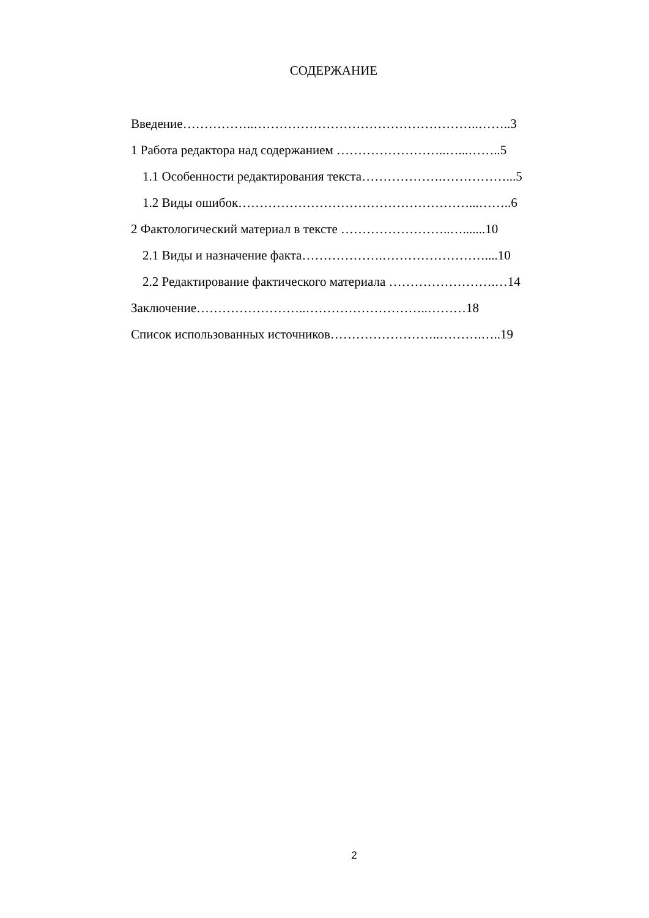СОДЕРЖАНИЕ
Введение……………..……………………………………………..……..3
1 Работа редактора над содержанием ……………………..…...……..5
1.1 Особенности редактирования текста……………….……………...5
1.2 Виды ошибок………………………………………………...……..6
2 Фактологический материал в тексте ……………………..….......10
2.1 Виды и назначение факта……………….……………………....10
2.2 Редактирование фактического материала …………………….…14
Заключение……………………..………………………..………18
Список использованных источников……………………..……….…..19
2